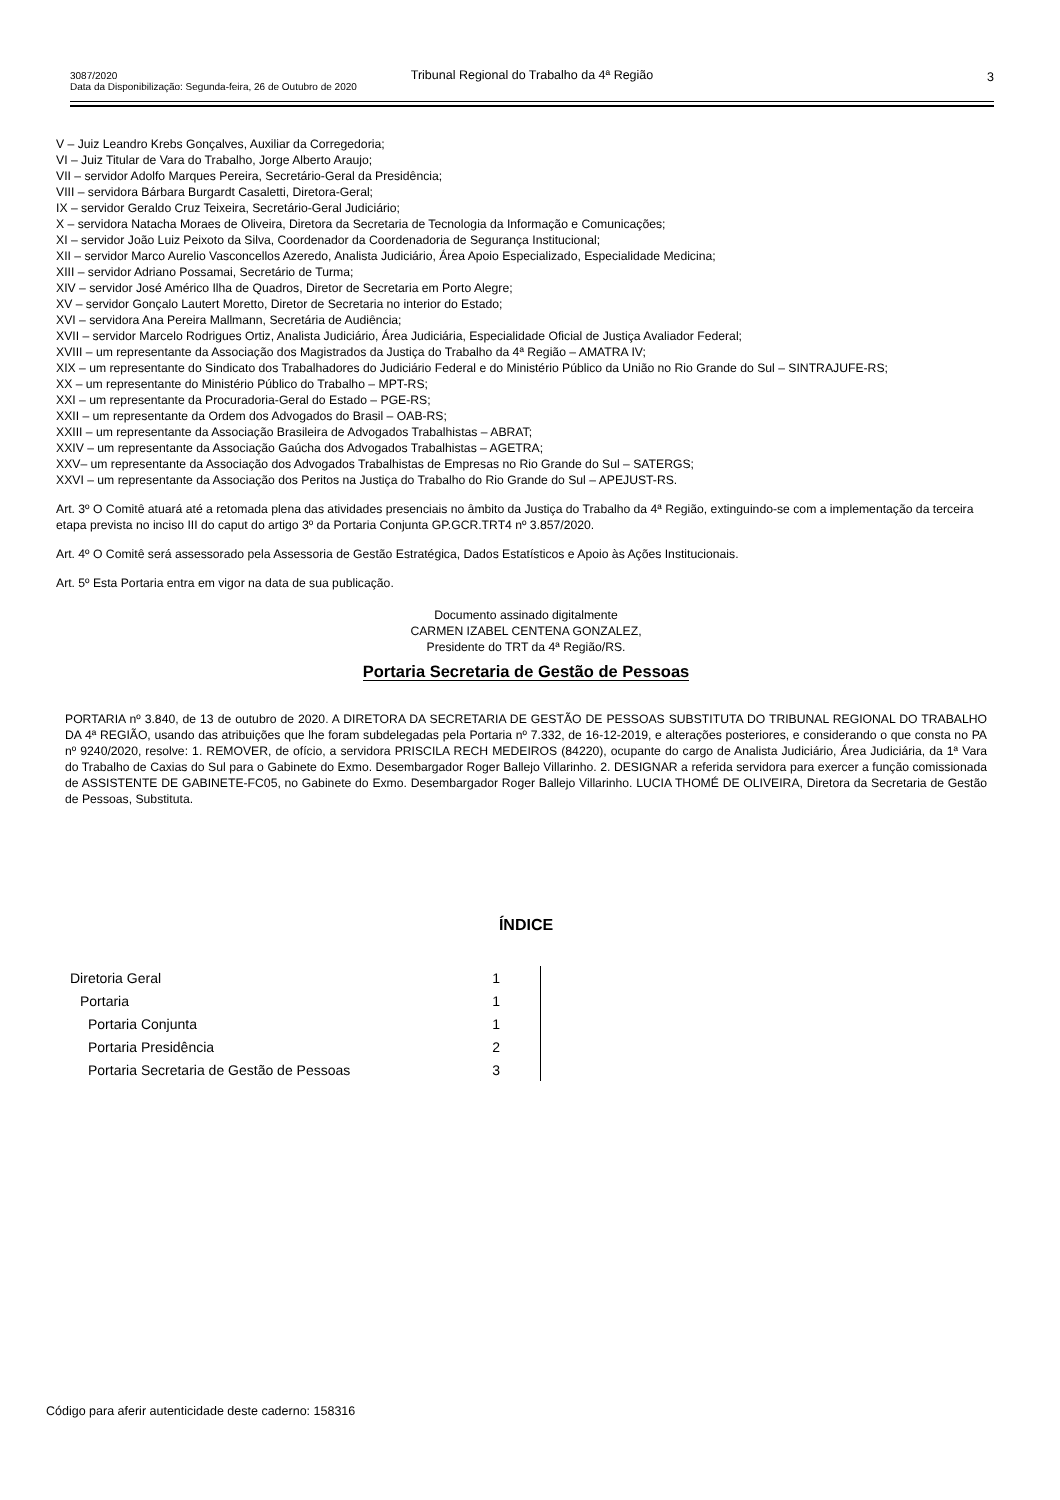3087/2020
Data da Disponibilização: Segunda-feira, 26 de Outubro de 2020
Tribunal Regional do Trabalho da 4ª Região 3
V – Juiz Leandro Krebs Gonçalves, Auxiliar da Corregedoria;
VI – Juiz Titular de Vara do Trabalho, Jorge Alberto Araujo;
VII – servidor Adolfo Marques Pereira, Secretário-Geral da Presidência;
VIII – servidora Bárbara Burgardt Casaletti, Diretora-Geral;
IX – servidor Geraldo Cruz Teixeira, Secretário-Geral Judiciário;
X – servidora Natacha Moraes de Oliveira, Diretora da Secretaria de Tecnologia da Informação e Comunicações;
XI – servidor João Luiz Peixoto da Silva, Coordenador da Coordenadoria de Segurança Institucional;
XII – servidor Marco Aurelio Vasconcellos Azeredo, Analista Judiciário, Área Apoio Especializado, Especialidade Medicina;
XIII – servidor Adriano Possamai, Secretário de Turma;
XIV – servidor José Américo Ilha de Quadros, Diretor de Secretaria em Porto Alegre;
XV – servidor Gonçalo Lautert Moretto, Diretor de Secretaria no interior do Estado;
XVI – servidora Ana Pereira Mallmann, Secretária de Audiência;
XVII – servidor Marcelo Rodrigues Ortiz, Analista Judiciário, Área Judiciária, Especialidade Oficial de Justiça Avaliador Federal;
XVIII – um representante da Associação dos Magistrados da Justiça do Trabalho da 4ª Região – AMATRA IV;
XIX – um representante do Sindicato dos Trabalhadores do Judiciário Federal e do Ministério Público da União no Rio Grande do Sul – SINTRAJUFE-RS;
XX – um representante do Ministério Público do Trabalho – MPT-RS;
XXI – um representante da Procuradoria-Geral do Estado – PGE-RS;
XXII – um representante da Ordem dos Advogados do Brasil – OAB-RS;
XXIII – um representante da Associação Brasileira de Advogados Trabalhistas – ABRAT;
XXIV – um representante da Associação Gaúcha dos Advogados Trabalhistas – AGETRA;
XXV– um representante da Associação dos Advogados Trabalhistas de Empresas no Rio Grande do Sul – SATERGS;
XXVI – um representante da Associação dos Peritos na Justiça do Trabalho do Rio Grande do Sul – APEJUST-RS.
Art. 3º O Comitê atuará até a retomada plena das atividades presenciais no âmbito da Justiça do Trabalho da 4ª Região, extinguindo-se com a implementação da terceira etapa prevista no inciso III do caput do artigo 3º da Portaria Conjunta GP.GCR.TRT4 nº 3.857/2020.
Art. 4º O Comitê será assessorado pela Assessoria de Gestão Estratégica, Dados Estatísticos e Apoio às Ações Institucionais.
Art. 5º Esta Portaria entra em vigor na data de sua publicação.
Documento assinado digitalmente
CARMEN IZABEL CENTENA GONZALEZ,
Presidente do TRT da 4ª Região/RS.
Portaria Secretaria de Gestão de Pessoas
PORTARIA nº 3.840, de 13 de outubro de 2020. A DIRETORA DA SECRETARIA DE GESTÃO DE PESSOAS SUBSTITUTA DO TRIBUNAL REGIONAL DO TRABALHO DA 4ª REGIÃO, usando das atribuições que lhe foram subdelegadas pela Portaria nº 7.332, de 16-12-2019, e alterações posteriores, e considerando o que consta no PA nº 9240/2020, resolve: 1. REMOVER, de ofício, a servidora PRISCILA RECH MEDEIROS (84220), ocupante do cargo de Analista Judiciário, Área Judiciária, da 1ª Vara do Trabalho de Caxias do Sul para o Gabinete do Exmo. Desembargador Roger Ballejo Villarinho. 2. DESIGNAR a referida servidora para exercer a função comissionada de ASSISTENTE DE GABINETE-FC05, no Gabinete do Exmo. Desembargador Roger Ballejo Villarinho. LUCIA THOMÉ DE OLIVEIRA, Diretora da Secretaria de Gestão de Pessoas, Substituta.
ÍNDICE
| Diretoria Geral | 1 |
| Portaria | 1 |
| Portaria Conjunta | 1 |
| Portaria Presidência | 2 |
| Portaria Secretaria de Gestão de Pessoas | 3 |
Código para aferir autenticidade deste caderno: 158316